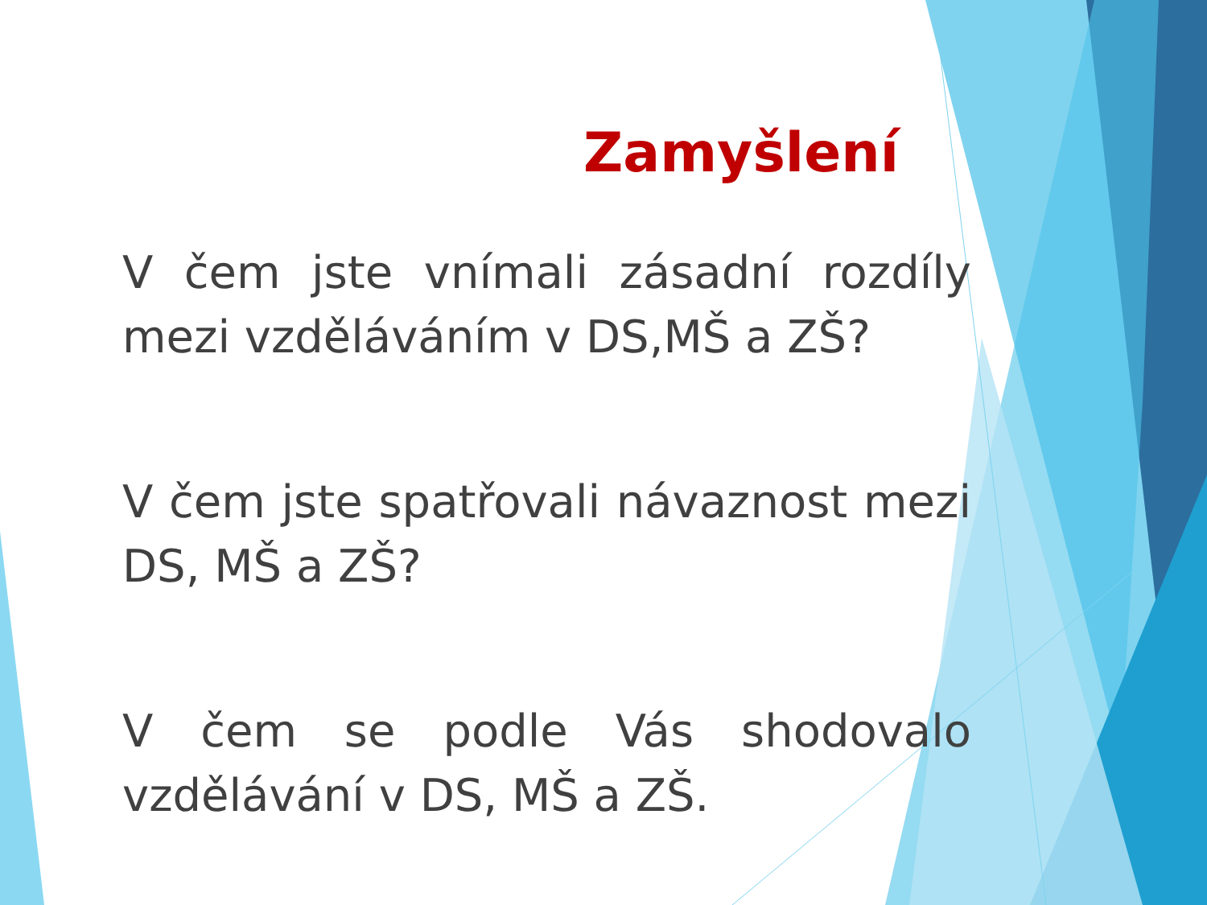Zamyšlení
V čem jste vnímali zásadní rozdíly mezi vzděláváním v DS,MŠ a ZŠ?
V čem jste spatřovali návaznost mezi DS, MŠ a ZŠ?
V čem se podle Vás shodovalo vzdělávání v DS, MŠ a ZŠ.